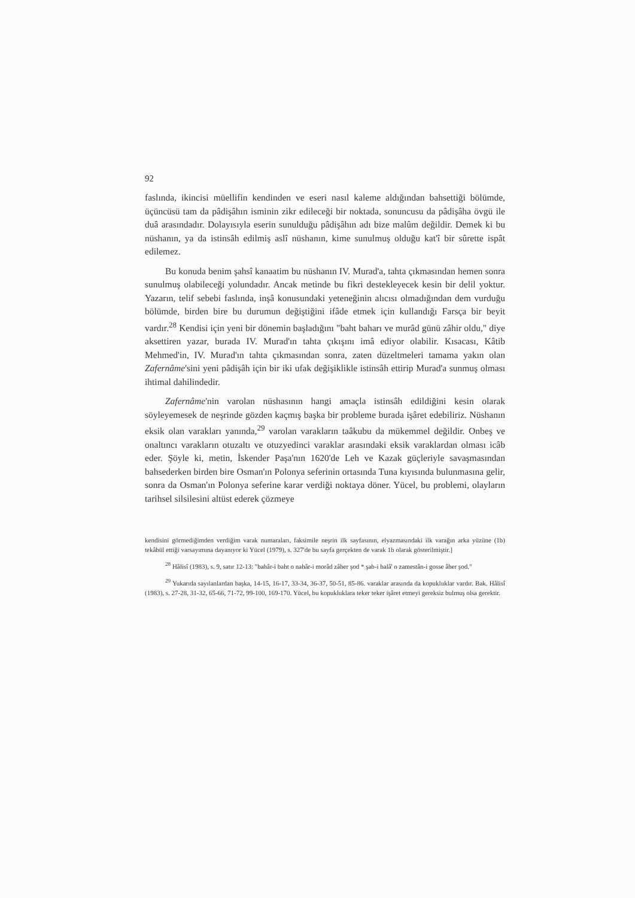92
faslında, ikincisi müellifin kendinden ve eseri nasıl kaleme aldığından bahsettiği bölümde, üçüncüsü tam da pâdişâhın isminin zikr edileceği bir noktada, sonuncusu da pâdişâha övgü ile duâ arasındadır. Dolayısıyla eserin sunulduğu pâdişâhın adı bize malûm değildir. Demek ki bu nüshanın, ya da istinsâh edilmiş aslî nüshanın, kime sunulmuş olduğu kat'î bir sûrette ispât edilemez.
Bu konuda benim şahsî kanaatim bu nüshanın IV. Murad'a, tahta çıkmasından hemen sonra sunulmuş olabileceği yolundadır. Ancak metinde bu fikri destekleyecek kesin bir delil yoktur. Yazarın, telif sebebi faslında, inşâ konusundaki yeteneğinin alıcısı olmadığından dem vurduğu bölümde, birden bire bu durumun değiştiğini ifâde etmek için kullandığı Farsça bir beyit vardır.<sup>28</sup> Kendisi için yeni bir dönemin başladığını "baht baharı ve murâd günü zâhir oldu," diye aksettiren yazar, burada IV. Murad'ın tahta çıkışını imâ ediyor olabilir. Kısacası, Kâtib Mehmed'in, IV. Murad'ın tahta çıkmasından sonra, zaten düzeltmeleri tamama yakın olan Zafernâme'sini yeni pâdişâh için bir iki ufak değişiklikle istinsâh ettirip Murad'a sunmuş olması ihtimal dahilindedir.
Zafernâme'nin varolan nüshasının hangi amaçla istinsâh edildiğini kesin olarak söyleyemesek de neşrinde gözden kaçmış başka bir probleme burada işâret edebiliriz. Nüshanın eksik olan varakları yanında,<sup>29</sup> varolan varakların taâkubu da mükemmel değildir. Onbeş ve onaltıncı varakların otuzaltı ve otuzyedinci varaklar arasındaki eksik varaklardan olması icâb eder. Şöyle ki, metin, İskender Paşa'nın 1620'de Leh ve Kazak güçleriyle savaşmasından bahsederken birden bire Osman'ın Polonya seferinin ortasında Tuna kıyısında bulunmasına gelir, sonra da Osman'ın Polonya seferine karar verdiği noktaya döner. Yücel, bu problemi, olayların tarihsel silsilesini altüst ederek çözmeye
kendisini görmediğimden verdiğim varak numaraları, faksimile neşrin ilk sayfasının, elyazmasındaki ilk varağın arka yüzüne (1b) tekâbül ettiği varsayımına dayanıyor ki Yücel (1979), s. 327'de bu sayfa gerçekten de varak 1b olarak gösterilmiştir.]
<sup>28</sup> Hâlisî (1983), s. 9, satır 12-13: "bahâr-i baht o nahâr-i morâd zâher şod * şab-i balâ' o zamestân-i gosse âher şod."
<sup>29</sup> Yukarıda sayılanlardan başka, 14-15, 16-17, 33-34, 36-37, 50-51, 85-86. varaklar arasında da kopukluklar vardır. Bak. Hâlisî (1983), s. 27-28, 31-32, 65-66, 71-72, 99-100, 169-170. Yücel, bu kopukluklara teker teker işâret etmeyi gereksiz bulmuş olsa gerektir.